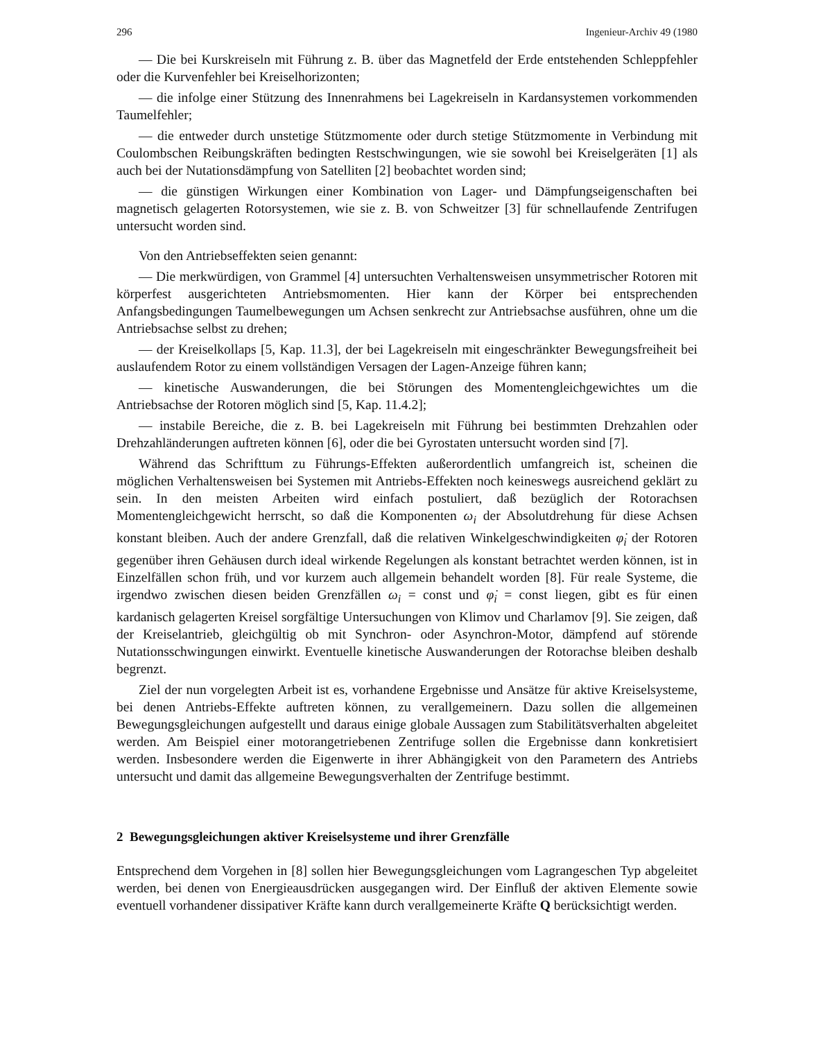296 Ingenieur-Archiv 49 (1980
— Die bei Kurskreiseln mit Führung z. B. über das Magnetfeld der Erde entstehenden Schleppfehler oder die Kurvenfehler bei Kreiselhorizonten;
— die infolge einer Stützung des Innenrahmens bei Lagekreiseln in Kardansystemen vorkommenden Taumelfehler;
— die entweder durch unstetige Stützmomente oder durch stetige Stützmomente in Verbindung mit Coulombschen Reibungskräften bedingten Restschwingungen, wie sie sowohl bei Kreiselgeräten [1] als auch bei der Nutationsdämpfung von Satelliten [2] beobachtet worden sind;
— die günstigen Wirkungen einer Kombination von Lager- und Dämpfungseigenschaften bei magnetisch gelagerten Rotorsystemen, wie sie z. B. von Schweitzer [3] für schnellaufende Zentrifugen untersucht worden sind.
Von den Antriebseffekten seien genannt:
— Die merkwürdigen, von Grammel [4] untersuchten Verhaltensweisen unsymmetrischer Rotoren mit körperfest ausgerichteten Antriebsmomenten. Hier kann der Körper bei entsprechenden Anfangsbedingungen Taumelbewegungen um Achsen senkrecht zur Antriebsachse ausführen, ohne um die Antriebsachse selbst zu drehen;
— der Kreiselkollaps [5, Kap. 11.3], der bei Lagekreiseln mit eingeschränkter Bewegungsfreiheit bei auslaufendem Rotor zu einem vollständigen Versagen der Lagen-Anzeige führen kann;
— kinetische Auswanderungen, die bei Störungen des Momentengleichgewichtes um die Antriebsachse der Rotoren möglich sind [5, Kap. 11.4.2];
— instabile Bereiche, die z. B. bei Lagekreiseln mit Führung bei bestimmten Drehzahlen oder Drehzahländerungen auftreten können [6], oder die bei Gyrostaten untersucht worden sind [7].
Während das Schrifttum zu Führungs-Effekten außerordentlich umfangreich ist, scheinen die möglichen Verhaltensweisen bei Systemen mit Antriebs-Effekten noch keineswegs ausreichend geklärt zu sein. In den meisten Arbeiten wird einfach postuliert, daß bezüglich der Rotorachsen Momentengleichgewicht herrscht, so daß die Komponenten ω<sub>i</sub> der Absolutdrehung für diese Achsen konstant bleiben. Auch der andere Grenzfall, daß die relativen Winkelgeschwindigkeiten φ̇<sub>i</sub> der Rotoren gegenüber ihren Gehäusen durch ideal wirkende Regelungen als konstant betrachtet werden können, ist in Einzelfällen schon früh, und vor kurzem auch allgemein behandelt worden [8]. Für reale Systeme, die irgendwo zwischen diesen beiden Grenzfällen ω<sub>i</sub> = const und φ̇<sub>i</sub> = const liegen, gibt es für einen kardanisch gelagerten Kreisel sorgfältige Untersuchungen von Klimov und Charlamov [9]. Sie zeigen, daß der Kreiselantrieb, gleichgültig ob mit Synchron- oder Asynchron-Motor, dämpfend auf störende Nutationsschwingungen einwirkt. Eventuelle kinetische Auswanderungen der Rotorachse bleiben deshalb begrenzt.
Ziel der nun vorgelegten Arbeit ist es, vorhandene Ergebnisse und Ansätze für aktive Kreiselsysteme, bei denen Antriebs-Effekte auftreten können, zu verallgemeinern. Dazu sollen die allgemeinen Bewegungsgleichungen aufgestellt und daraus einige globale Aussagen zum Stabilitätsverhalten abgeleitet werden. Am Beispiel einer motorangetriebenen Zentrifuge sollen die Ergebnisse dann konkretisiert werden. Insbesondere werden die Eigenwerte in ihrer Abhängigkeit von den Parametern des Antriebs untersucht und damit das allgemeine Bewegungsverhalten der Zentrifuge bestimmt.
2 Bewegungsgleichungen aktiver Kreiselsysteme und ihrer Grenzfälle
Entsprechend dem Vorgehen in [8] sollen hier Bewegungsgleichungen vom Lagrangeschen Typ abgeleitet werden, bei denen von Energieausdrücken ausgegangen wird. Der Einfluß der aktiven Elemente sowie eventuell vorhandener dissipativer Kräfte kann durch verallgemeinerte Kräfte Q berücksichtigt werden.